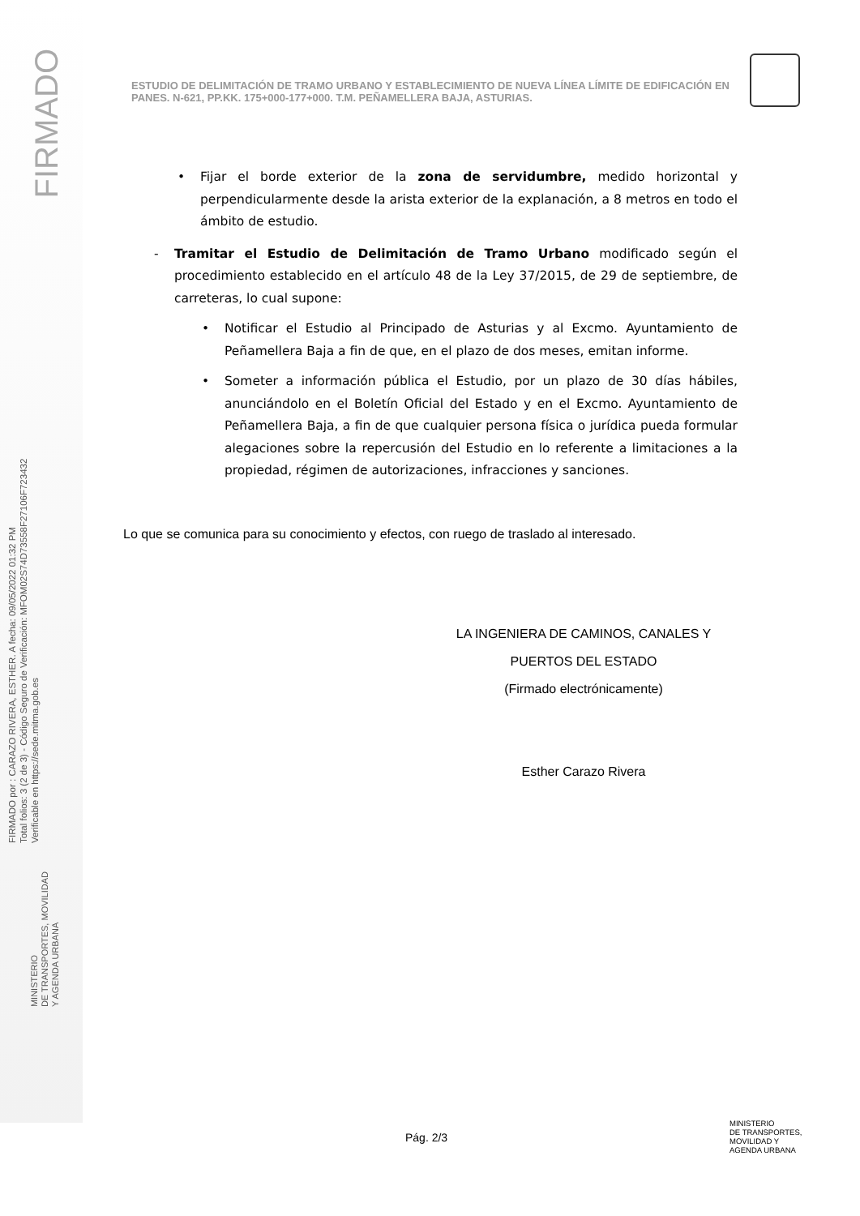FIRMADO
FIRMADO por : CARAZO RIVERA, ESTHER. A fecha: 09/05/2022 01:32 PM
Total folios: 3 (2 de 3) - Código Seguro de Verificación: MFOM02S74D73558F27106F723432
Verificable en https://sede.mitma.gob.es
MINISTERIO
DE TRANSPORTES, MOVILIDAD
Y AGENDA URBANA
ESTUDIO DE DELIMITACIÓN DE TRAMO URBANO Y ESTABLECIMIENTO DE NUEVA LÍNEA LÍMITE DE EDIFICACIÓN EN PANES. N-621, PP.KK. 175+000-177+000. T.M. PEÑAMELLERA BAJA, ASTURIAS.
Fijar el borde exterior de la zona de servidumbre, medido horizontal y perpendicularmente desde la arista exterior de la explanación, a 8 metros en todo el ámbito de estudio.
Tramitar el Estudio de Delimitación de Tramo Urbano modificado según el procedimiento establecido en el artículo 48 de la Ley 37/2015, de 29 de septiembre, de carreteras, lo cual supone:
Notificar el Estudio al Principado de Asturias y al Excmo. Ayuntamiento de Peñamellera Baja a fin de que, en el plazo de dos meses, emitan informe.
Someter a información pública el Estudio, por un plazo de 30 días hábiles, anunciándolo en el Boletín Oficial del Estado y en el Excmo. Ayuntamiento de Peñamellera Baja, a fin de que cualquier persona física o jurídica pueda formular alegaciones sobre la repercusión del Estudio en lo referente a limitaciones a la propiedad, régimen de autorizaciones, infracciones y sanciones.
Lo que se comunica para su conocimiento y efectos, con ruego de traslado al interesado.
LA INGENIERA DE CAMINOS, CANALES Y
PUERTOS DEL ESTADO
(Firmado electrónicamente)
Esther Carazo Rivera
Pág. 2/3
MINISTERIO
DE TRANSPORTES,
MOVILIDAD Y
AGENDA URBANA